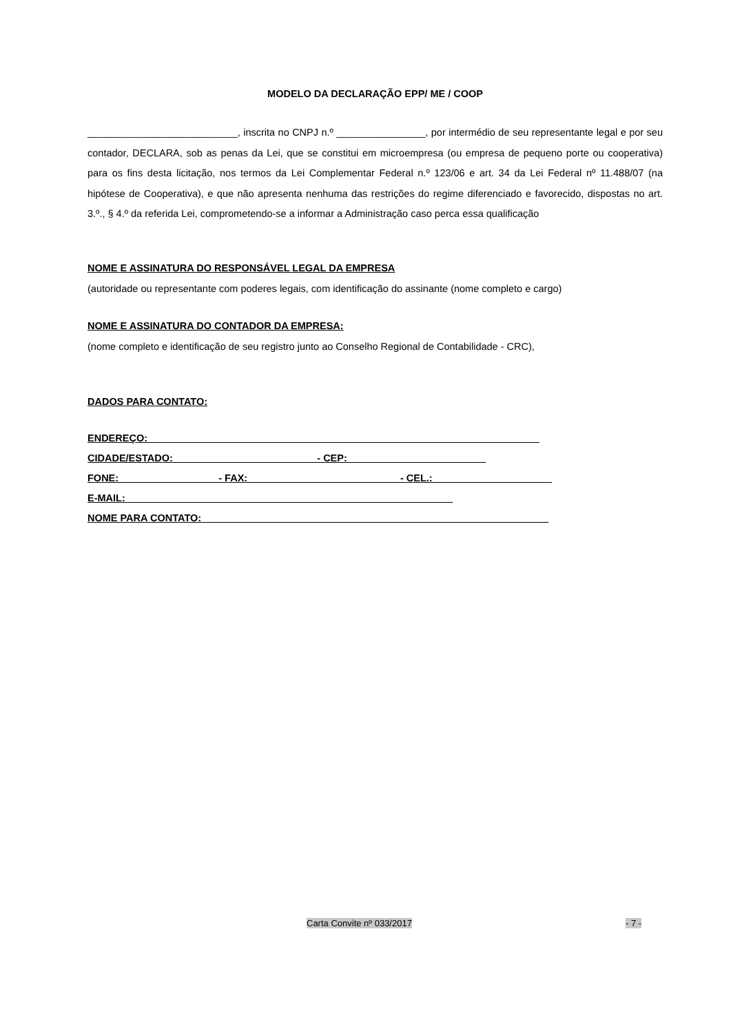MODELO DA DECLARAÇÃO EPP/ ME / COOP
___________________________, inscrita no CNPJ n.º ________________, por intermédio de seu representante legal e por seu contador, DECLARA, sob as penas da Lei, que se constitui em microempresa (ou empresa de pequeno porte ou cooperativa) para os fins desta licitação, nos termos da Lei Complementar Federal n.º 123/06 e art. 34 da Lei Federal nº 11.488/07 (na hipótese de Cooperativa), e que não apresenta nenhuma das restrições do regime diferenciado e favorecido, dispostas no art. 3.º., § 4.º da referida Lei, comprometendo-se a informar a Administração caso perca essa qualificação
NOME E ASSINATURA DO RESPONSÁVEL LEGAL DA EMPRESA
(autoridade ou representante com poderes legais, com identificação do assinante (nome completo e cargo)
NOME E ASSINATURA DO CONTADOR DA EMPRESA:
(nome completo e identificação de seu registro junto ao Conselho Regional de Contabilidade - CRC),
DADOS PARA CONTATO:
ENDEREÇO: ______________________________________________________________________
CIDADE/ESTADO: - CEP:
FONE: _________________ - FAX: ___________________________- CEL.: _____________________
E-MAIL:
NOME PARA CONTATO: ______________________________________________________________
Carta Convite nº 033/2017 - 7 -